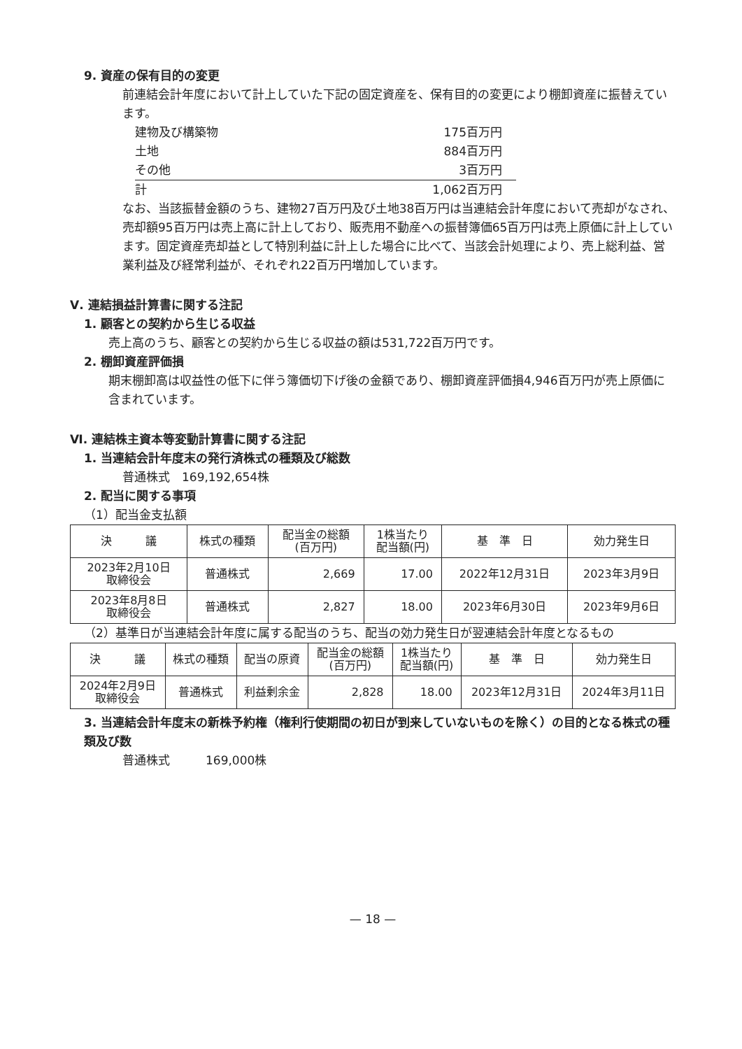9. 資産の保有目的の変更
前連結会計年度において計上していた下記の固定資産を、保有目的の変更により棚卸資産に振替えています。
| 建物及び構築物 | 175百万円 |
| 土地 | 884百万円 |
| その他 | 3百万円 |
| 計 | 1,062百万円 |
なお、当該振替金額のうち、建物27百万円及び土地38百万円は当連結会計年度において売却がなされ、売却額95百万円は売上高に計上しており、販売用不動産への振替簿価65百万円は売上原価に計上しています。固定資産売却益として特別利益に計上した場合に比べて、当該会計処理により、売上総利益、営業利益及び経常利益が、それぞれ22百万円増加しています。
Ⅴ. 連結損益計算書に関する注記
1. 顧客との契約から生じる収益
売上高のうち、顧客との契約から生じる収益の額は531,722百万円です。
2. 棚卸資産評価損
期末棚卸高は収益性の低下に伴う簿価切下げ後の金額であり、棚卸資産評価損4,946百万円が売上原価に含まれています。
Ⅵ. 連結株主資本等変動計算書に関する注記
1. 当連結会計年度末の発行済株式の種類及び総数
普通株式　169,192,654株
2. 配当に関する事項
（1）配当金支払額
| 決 議 | 株式の種類 | 配当金の総額 (百万円) | 1株当たり 配当額(円) | 基 準 日 | 効力発生日 |
| --- | --- | --- | --- | --- | --- |
| 2023年2月10日 取締役会 | 普通株式 | 2,669 | 17.00 | 2022年12月31日 | 2023年3月9日 |
| 2023年8月8日 取締役会 | 普通株式 | 2,827 | 18.00 | 2023年6月30日 | 2023年9月6日 |
（2）基準日が当連結会計年度に属する配当のうち、配当の効力発生日が翌連結会計年度となるもの
| 決 議 | 株式の種類 | 配当の原資 | 配当金の総額 (百万円) | 1株当たり 配当額(円) | 基 準 日 | 効力発生日 |
| --- | --- | --- | --- | --- | --- | --- |
| 2024年2月9日 取締役会 | 普通株式 | 利益剰余金 | 2,828 | 18.00 | 2023年12月31日 | 2024年3月11日 |
3. 当連結会計年度末の新株予約権（権利行使期間の初日が到来していないものを除く）の目的となる株式の種類及び数
普通株式　　　169,000株
— 18 —